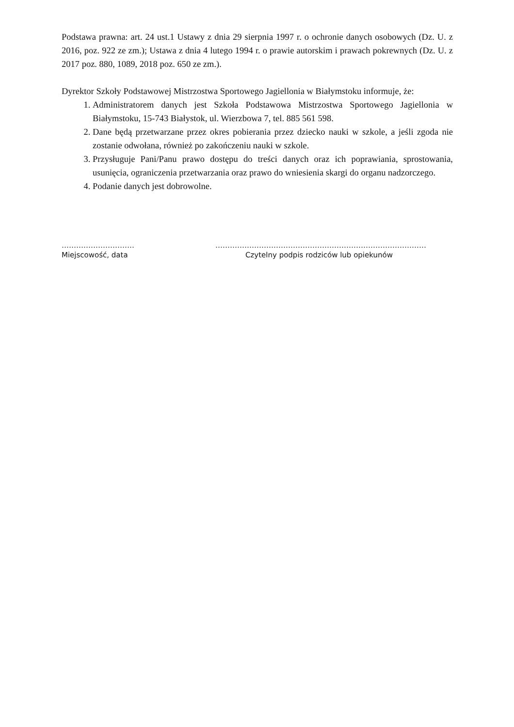Podstawa prawna: art. 24 ust.1 Ustawy z dnia 29 sierpnia 1997 r. o ochronie danych osobowych (Dz. U. z 2016, poz. 922 ze zm.); Ustawa z dnia 4 lutego 1994 r. o prawie autorskim i prawach pokrewnych (Dz. U. z 2017 poz. 880, 1089, 2018 poz. 650 ze zm.).
Dyrektor Szkoły Podstawowej Mistrzostwa Sportowego Jagiellonia w Białymstoku informuje, że:
1. Administratorem danych jest Szkoła Podstawowa Mistrzostwa Sportowego Jagiellonia w Białymstoku, 15-743 Białystok, ul. Wierzbowa 7, tel. 885 561 598.
2. Dane będą przetwarzane przez okres pobierania przez dziecko nauki w szkole, a jeśli zgoda nie zostanie odwołana, również po zakończeniu nauki w szkole.
3. Przysługuje Pani/Panu prawo dostępu do treści danych oraz ich poprawiania, sprostowania, usunięcia, ograniczenia przetwarzania oraz prawo do wniesienia skargi do organu nadzorczego.
4. Podanie danych jest dobrowolne.
…………………………
Miejscowość, data
……………………………………………………………………………
Czytelny podpis rodziców lub opiekunów